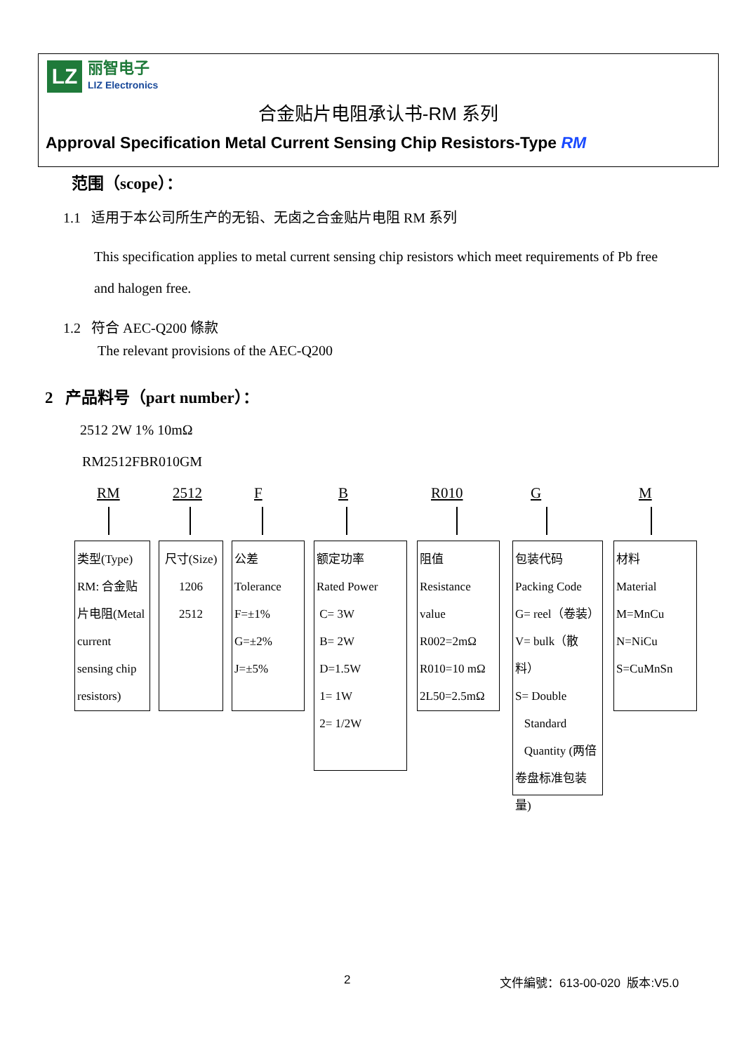LZ
丽智电子
LIZ Electronics
合金贴片电阻承认书-RM 系列
Approval Specification Metal Current Sensing Chip Resistors-Type RM
范围（scope）：
1.1 适用于本公司所生产的无铅、无卤之合金贴片电阻 RM 系列
This specification applies to metal current sensing chip resistors which meet requirements of Pb free
and halogen free.
1.2 符合 AEC-Q200 條款
The relevant provisions of the AEC-Q200
2 产品料号（part number）：
2512 2W 1% 10mΩ
RM2512FBR010GM
RM 2512 F B R010 G M
类型(Type)
RM: 合金贴片电阻(Metal current sensing chip resistors)
尺寸(Size)
1206
2512
公差
Tolerance
F=±1%
G=±2%
J=±5%
额定功率
Rated Power
C= 3W
B= 2W
D=1.5W
1= 1W
2= 1/2W
阻值
Resistance
value
R002=2mΩ
R010=10 mΩ
2L50=2.5mΩ
包装代码
Packing Code
G= reel（卷装）
V= bulk（散料）
S= Double
Standard
Quantity (两倍卷盘标准包装量)
材料
Material
M=MnCu
N=NiCu
S=CuMnSn
2 文件編號：613-00-020 版本:V5.0